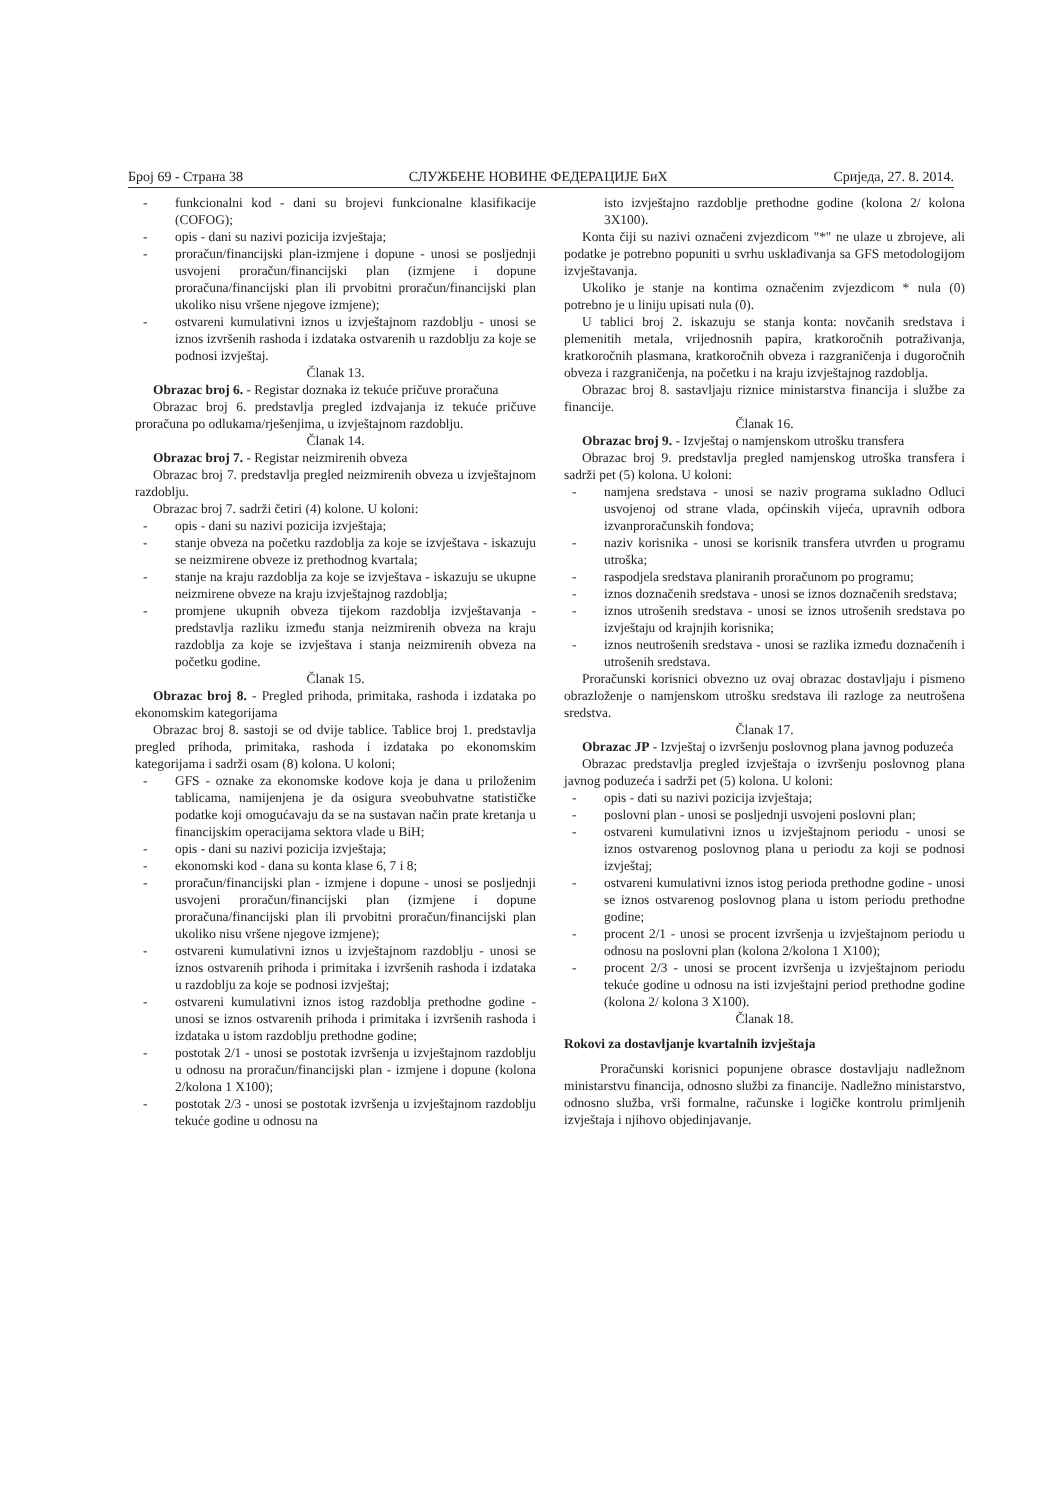Број 69 - Страна 38 СЛУЖБЕНЕ НОВИНЕ ФЕДЕРАЦИЈЕ БиХ Сриједа, 27. 8. 2014.
- funkcionalni kod - dani su brojevi funkcionalne klasifikacije (COFOG);
- opis - dani su nazivi pozicija izvještaja;
- proračun/financijski plan-izmjene i dopune - unosi se posljednji usvojeni proračun/financijski plan (izmjene i dopune proračuna/financijski plan ili prvobitni proračun/financijski plan ukoliko nisu vršene njegove izmjene);
- ostvareni kumulativni iznos u izvještajnom razdoblju - unosi se iznos izvršenih rashoda i izdataka ostvarenih u razdoblju za koje se podnosi izvještaj.
Članak 13.
Obrazac broj 6. - Registar doznaka iz tekuće pričuve proračuna
Obrazac broj 6. predstavlja pregled izdvajanja iz tekuće pričuve proračuna po odlukama/rješenjima, u izvještajnom razdoblju.
Članak 14.
Obrazac broj 7. - Registar neizmirenih obveza
Obrazac broj 7. predstavlja pregled neizmirenih obveza u izvještajnom razdoblju.
Obrazac broj 7. sadrži četiri (4) kolone. U koloni:
- opis - dani su nazivi pozicija izvještaja;
- stanje obveza na početku razdoblja za koje se izvještava - iskazuju se neizmirene obveze iz prethodnog kvartala;
- stanje na kraju razdoblja za koje se izvještava - iskazuju se ukupne neizmirene obveze na kraju izvještajnog razdoblja;
- promjene ukupnih obveza tijekom razdoblja izvještavanja - predstavlja razliku između stanja neizmirenih obveza na kraju razdoblja za koje se izvještava i stanja neizmirenih obveza na početku godine.
Članak 15.
Obrazac broj 8. - Pregled prihoda, primitaka, rashoda i izdataka po ekonomskim kategorijama
Obrazac broj 8. sastoji se od dvije tablice. Tablice broj 1. predstavlja pregled prihoda, primitaka, rashoda i izdataka po ekonomskim kategorijama i sadrži osam (8) kolona. U koloni;
- GFS - oznake za ekonomske kodove koja je dana u priloženim tablicama, namijenjena je da osigura sveobuhvatne statističke podatke koji omogućavaju da se na sustavan način prate kretanja u financijskim operacijama sektora vlade u BiH;
- opis - dani su nazivi pozicija izvještaja;
- ekonomski kod - dana su konta klase 6, 7 i 8;
- proračun/financijski plan - izmjene i dopune - unosi se posljednji usvojeni proračun/financijski plan (izmjene i dopune proračuna/financijski plan ili prvobitni proračun/financijski plan ukoliko nisu vršene njegove izmjene);
- ostvareni kumulativni iznos u izvještajnom razdoblju - unosi se iznos ostvarenih prihoda i primitaka i izvršenih rashoda i izdataka u razdoblju za koje se podnosi izvještaj;
- ostvareni kumulativni iznos istog razdoblja prethodne godine - unosi se iznos ostvarenih prihoda i primitaka i izvršenih rashoda i izdataka u istom razdoblju prethodne godine;
- postotak 2/1 - unosi se postotak izvršenja u izvještajnom razdoblju u odnosu na proračun/financijski plan - izmjene i dopune (kolona 2/kolona 1 X100);
- postotak 2/3 - unosi se postotak izvršenja u izvještajnom razdoblju tekuće godine u odnosu na
isto izvještajno razdoblje prethodne godine (kolona 2/ kolona 3X100).
Konta čiji su nazivi označeni zvjezdicom "*" ne ulaze u zbrojeve, ali podatke je potrebno popuniti u svrhu usklađivanja sa GFS metodologijom izvještavanja.
Ukoliko je stanje na kontima označenim zvjezdicom * nula (0) potrebno je u liniju upisati nula (0).
U tablici broj 2. iskazuju se stanja konta: novčanih sredstava i plemenitih metala, vrijednosnih papira, kratkoročnih potraživanja, kratkoročnih plasmana, kratkoročnih obveza i razgraničenja i dugoročnih obveza i razgraničenja, na početku i na kraju izvještajnog razdoblja.
Obrazac broj 8. sastavljaju riznice ministarstva financija i službe za financije.
Članak 16.
Obrazac broj 9. - Izvještaj o namjenskom utrošku transfera
Obrazac broj 9. predstavlja pregled namjenskog utroška transfera i sadrži pet (5) kolona. U koloni:
- namjena sredstava - unosi se naziv programa sukladno Odluci usvojenoj od strane vlada, općinskih vijeća, upravnih odbora izvanproračunskih fondova;
- naziv korisnika - unosi se korisnik transfera utvrđen u programu utroška;
- raspodjela sredstava planiranih proračunom po programu;
- iznos doznačenih sredstava - unosi se iznos doznačenih sredstava;
- iznos utrošenih sredstava - unosi se iznos utrošenih sredstava po izvještaju od krajnjih korisnika;
- iznos neutrošenih sredstava - unosi se razlika između doznačenih i utrošenih sredstava.
Proračunski korisnici obvezno uz ovaj obrazac dostavljaju i pismeno obrazloženje o namjenskom utrošku sredstava ili razloge za neutrošena sredstva.
Članak 17.
Obrazac JP - Izvještaj o izvršenju poslovnog plana javnog poduzeća
Obrazac predstavlja pregled izvještaja o izvršenju poslovnog plana javnog poduzeća i sadrži pet (5) kolona. U koloni:
- opis - dati su nazivi pozicija izvještaja;
- poslovni plan - unosi se posljednji usvojeni poslovni plan;
- ostvareni kumulativni iznos u izvještajnom periodu - unosi se iznos ostvarenog poslovnog plana u periodu za koji se podnosi izvještaj;
- ostvareni kumulativni iznos istog perioda prethodne godine - unosi se iznos ostvarenog poslovnog plana u istom periodu prethodne godine;
- procent 2/1 - unosi se procent izvršenja u izvještajnom periodu u odnosu na poslovni plan (kolona 2/kolona 1 X100);
- procent 2/3 - unosi se procent izvršenja u izvještajnom periodu tekuće godine u odnosu na isti izvještajni period prethodne godine (kolona 2/ kolona 3 X100).
Članak 18.
Rokovi za dostavljanje kvartalnih izvještaja
Proračunski korisnici popunjene obrasce dostavljaju nadležnom ministarstvu financija, odnosno službi za financije. Nadležno ministarstvo, odnosno služba, vrši formalne, računske i logičke kontrolu primljenih izvještaja i njihovo objedinjavanje.